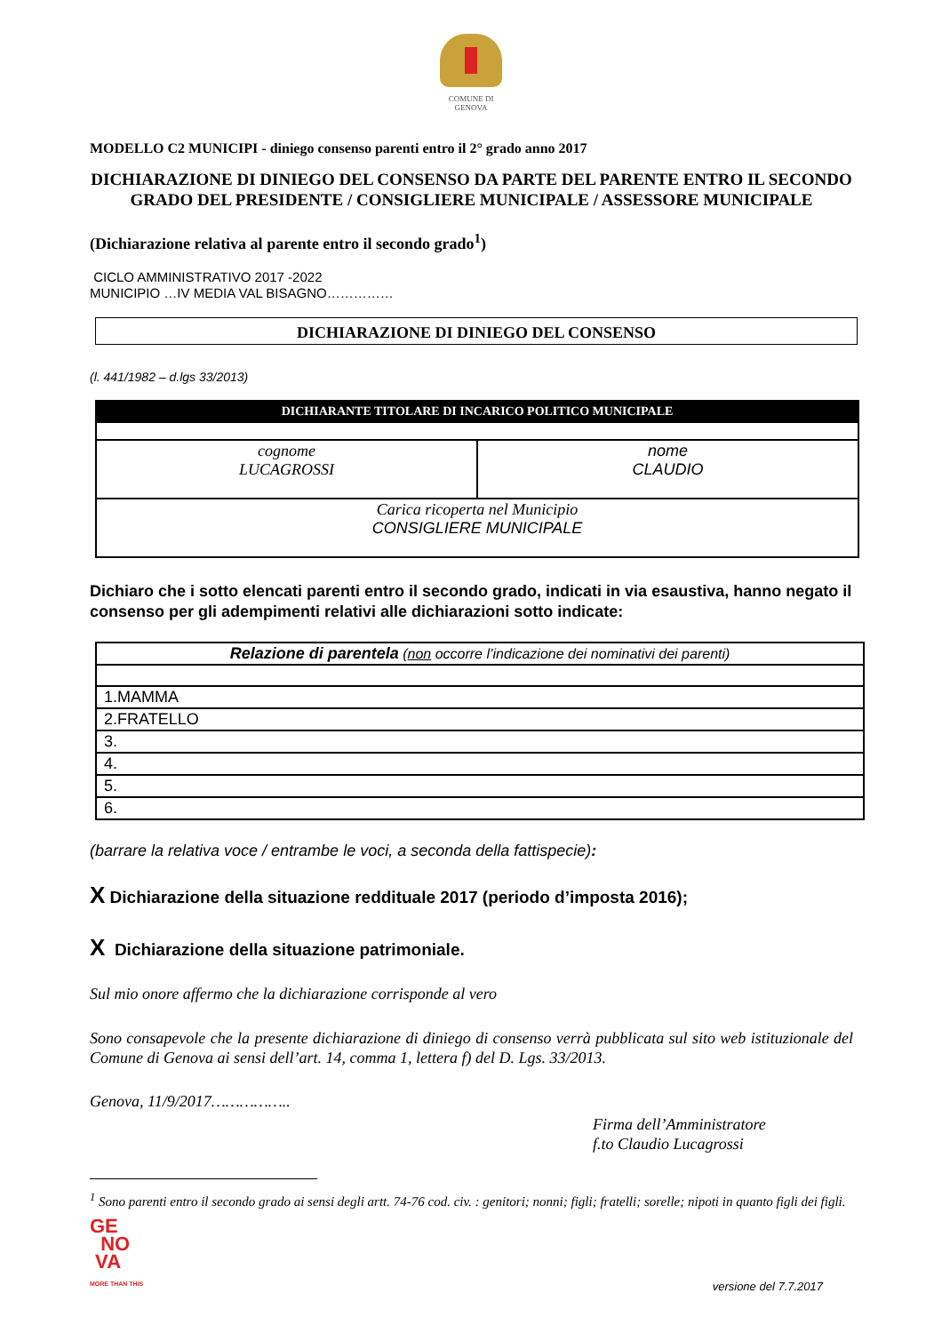COMUNE DI
GENOVA
MODELLO C2 MUNICIPI - diniego consenso parenti entro il 2° grado anno 2017
DICHIARAZIONE DI DINIEGO DEL CONSENSO DA PARTE DEL PARENTE ENTRO IL SECONDO GRADO DEL PRESIDENTE / CONSIGLIERE MUNICIPALE / ASSESSORE MUNICIPALE
(Dichiarazione relativa al parente entro il secondo grado<sup>1</sup>)
CICLO AMMINISTRATIVO 2017 -2022
MUNICIPIO …IV MEDIA VAL BISAGNO……………
DICHIARAZIONE DI DINIEGO DEL CONSENSO
(l. 441/1982 – d.lgs 33/2013)
| DICHIARANTE TITOLARE DI INCARICO POLITICO MUNICIPALE | |
| cognome LUCAGROSSI | nome CLAUDIO |
| Carica ricoperta nel Municipio CONSIGLIERE MUNICIPALE | |
Dichiaro che i sotto elencati parenti entro il secondo grado, indicati in via esaustiva, hanno negato il consenso per gli adempimenti relativi alle dichiarazioni sotto indicate:
| Relazione di parentela ( non occorre l’indicazione dei nominativi dei parenti) |
| 1.MAMMA |
| 2.FRATELLO |
| 3. |
| 4. |
| 5. |
| 6. |
(barrare la relativa voce / entrambe le voci, a seconda della fattispecie):
X Dichiarazione della situazione reddituale 2017 (periodo d’imposta 2016);
X Dichiarazione della situazione patrimoniale.
Sul mio onore affermo che la dichiarazione corrisponde al vero
Sono consapevole che la presente dichiarazione di diniego di consenso verrà pubblicata sul sito web istituzionale del Comune di Genova ai sensi dell’art. 14, comma 1, lettera f) del D. Lgs. 33/2013.
Genova, 11/9/2017……………..
Firma dell’Amministratore
f.to Claudio Lucagrossi
<sup>1</sup> Sono parenti entro il secondo grado ai sensi degli artt. 74-76 cod. civ. : genitori; nonni; figli; fratelli; sorelle; nipoti in quanto figli dei figli.
GE
NO
VA
MORE THAN THIS
versione del 7.7.2017